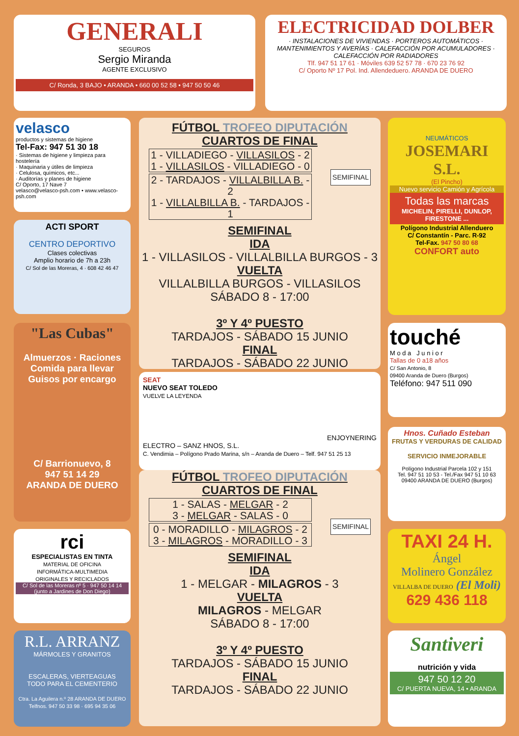GENERALI
SEGUROS
Sergio Miranda
AGENTE EXCLUSIVO
C/ Ronda, 3 BAJO • ARANDA • 660 00 52 58 • 947 50 50 46
ELECTRICIDAD DOLBER
· INSTALACIONES DE VIVIENDAS · PORTEROS AUTOMÁTICOS · MANTENIMIENTOS Y AVERÍAS · CALEFACCIÓN POR ACUMULADORES · CALEFACCIÓN POR RADIADORES
Tlf. 947 51 17 61 · Móviles 639 52 57 78 · 670 23 76 92
C/ Oporto Nº 17 Pol. Ind. Allendeduero. ARANDA DE DUERO
velasco
productos y sistemas de higiene
Tel-Fax: 947 51 30 18
· Sistemas de higiene y limpieza para hostelería
· Maquinaria y útiles de limpieza
· Celulosa, químicos, etc...
· Auditorías y planes de higiene
C/ Oporto, 17 Nave 7
velasco@velasco-psh.com • www.velasco-psh.com
ACTI SPORT
CENTRO DEPORTIVO
Clases colectivas
Amplio horario de 7h a 23h
C/ Sol de las Moreras, 4 · 608 42 46 47
"Las Cubas"
Almuerzos · Raciones
Comida para llevar
Guisos por encargo
C/ Barrionuevo, 8
947 51 14 29
ARANDA DE DUERO
rci
ESPECIALISTAS EN TINTA
MATERIAL DE OFICINA
INFORMÁTICA-MULTIMEDIA
ORIGINALES Y RECICLADOS
C/ Sol de las Moreras nº 5 · 947 50 14 14
(junto a Jardines de Don Diego)
R.L. ARRANZ
MÁRMOLES Y GRANITOS
ESCALERAS, VIERTEAGUAS
TODO PARA EL CEMENTERIO
Ctra. La Aguilera n.º 28 ARANDA DE DUERO
Telfnos. 947 50 33 98 · 695 94 35 06
FÚTBOL TROFEO DIPUTACIÓN
CUARTOS DE FINAL
SEMIFINAL
1 - VILLADIEGO - VILLASILOS - 2
1 - VILLASILOS - VILLADIEGO - 0
2 - TARDAJOS - VILLALBILLA B. - 2
1 - VILLALBILLA B. - TARDAJOS - 1
SEMIFINAL
IDA
1 - VILLASILOS - VILLALBILLA BURGOS - 3
VUELTA
VILLALBILLA BURGOS - VILLASILOS
SÁBADO 8 - 17:00
3º Y 4º PUESTO
TARDAJOS - SÁBADO 15 JUNIO
FINAL
TARDAJOS - SÁBADO 22 JUNIO
SEAT
NUEVO SEAT TOLEDO
VUELVE LA LEYENDA
ENJOYNERING
ELECTRO – SANZ HNOS, S.L.
C. Vendimia – Polígono Prado Marina, s/n – Aranda de Duero – Telf. 947 51 25 13
FÚTBOL TROFEO DIPUTACIÓN
CUARTOS DE FINAL
SEMIFINAL
1 - SALAS - MELGAR - 2
3 - MELGAR - SALAS - 0
0 - MORADILLO - MILAGROS - 2
3 - MILAGROS - MORADILLO - 3
SEMIFINAL
IDA
1 - MELGAR - MILAGROS - 3
VUELTA
MILAGROS - MELGAR
SÁBADO 8 - 17:00
3º Y 4º PUESTO
TARDAJOS - SÁBADO 15 JUNIO
FINAL
TARDAJOS - SÁBADO 22 JUNIO
NEUMÁTICOS
JOSEMARI S.L.
(El Pincho)
Nuevo servicio Camión y Agrícola
Todas las marcas
MICHELIN, PIRELLI, DUNLOP, FIRESTONE ...
Polígono Industrial Allenduero
C/ Constantín - Parc. R-92
Tel-Fax. 947 50 80 68
CONFORT auto
touché
M o d a J u n i o r
Tallas de 0 a18 años
C/ San Antonio, 8
09400 Aranda de Duero (Burgos)
Teléfono: 947 511 090
Hnos. Cuñado Esteban
FRUTAS Y VERDURAS DE CALIDAD
SERVICIO INMEJORABLE
Polígono Industrial Parcela 102 y 151
Tel. 947 51 10 53 - Tel./Fax 947 51 10 63
09400 ARANDA DE DUERO (Burgos)
TAXI 24 H.
Ángel
Molinero González
VILLALBA DE DUERO (El Moli)
629 436 118
Santiveri
nutrición y vida
947 50 12 20
C/ PUERTA NUEVA, 14 • ARANDA